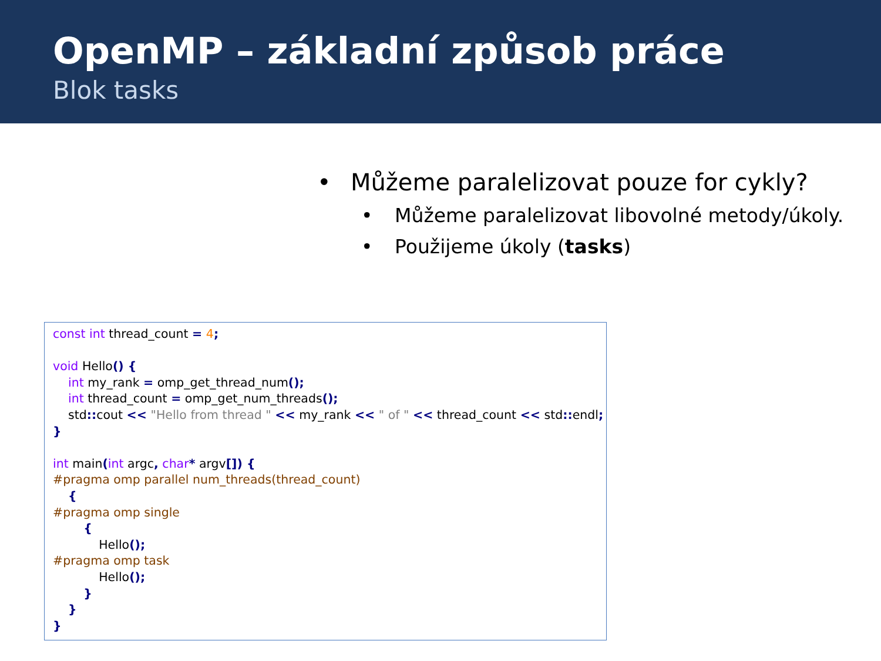OpenMP – základní způsob práce
Blok tasks
• Můžeme paralelizovat pouze for cykly?
• Můžeme paralelizovat libovolné metody/úkoly.
• Použijeme úkoly (tasks)
const int thread_count = 4;

void Hello() {
    int my_rank = omp_get_thread_num();
    int thread_count = omp_get_num_threads();
    std:: cout << "Hello from thread " << my_rank << " of " << thread_count << std:: endl;
}

int main(int argc, char* argv[]) {
#pragma omp parallel num_threads(thread_count)
    {
#pragma omp single
        {
            Hello();
#pragma omp task
            Hello();
        }
    }
}